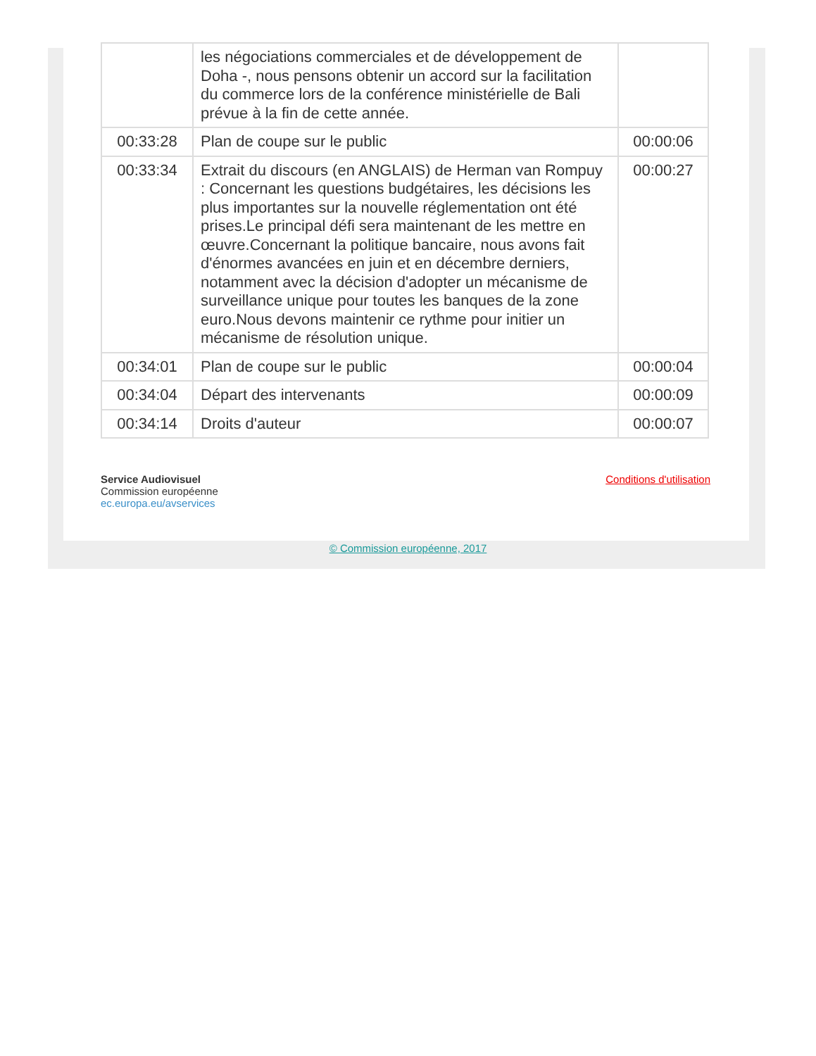| | les négociations commerciales et de développement de Doha -, nous pensons obtenir un accord sur la facilitation du commerce lors de la conférence ministérielle de Bali prévue à la fin de cette année. | |
| 00:33:28 | Plan de coupe sur le public | 00:00:06 |
| 00:33:34 | Extrait du discours (en ANGLAIS) de Herman van Rompuy : Concernant les questions budgétaires, les décisions les plus importantes sur la nouvelle réglementation ont été prises.Le principal défi sera maintenant de les mettre en œuvre.Concernant la politique bancaire, nous avons fait d'énormes avancées en juin et en décembre derniers, notamment avec la décision d'adopter un mécanisme de surveillance unique pour toutes les banques de la zone euro.Nous devons maintenir ce rythme pour initier un mécanisme de résolution unique. | 00:00:27 |
| 00:34:01 | Plan de coupe sur le public | 00:00:04 |
| 00:34:04 | Départ des intervenants | 00:00:09 |
| 00:34:14 | Droits d'auteur | 00:00:07 |
Service Audiovisuel
Commission européenne
ec.europa.eu/avservices
Conditions d'utilisation
© Commission européenne, 2017